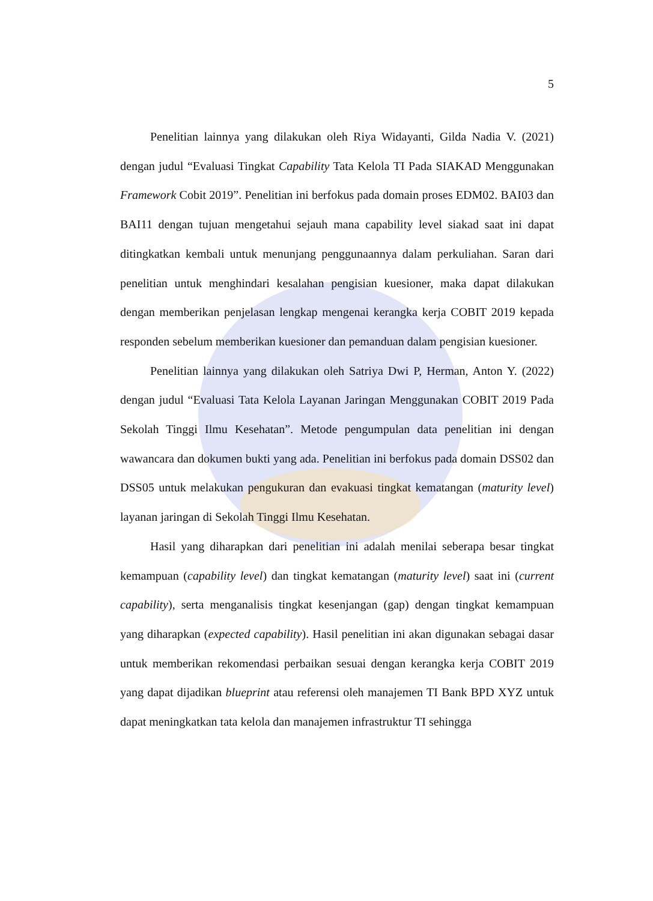5
Penelitian lainnya yang dilakukan oleh Riya Widayanti, Gilda Nadia V. (2021) dengan judul “Evaluasi Tingkat Capability Tata Kelola TI Pada SIAKAD Menggunakan Framework Cobit 2019”. Penelitian ini berfokus pada domain proses EDM02. BAI03 dan BAI11 dengan tujuan mengetahui sejauh mana capability level siakad saat ini dapat ditingkatkan kembali untuk menunjang penggunaannya dalam perkuliahan. Saran dari penelitian untuk menghindari kesalahan pengisian kuesioner, maka dapat dilakukan dengan memberikan penjelasan lengkap mengenai kerangka kerja COBIT 2019 kepada responden sebelum memberikan kuesioner dan pemanduan dalam pengisian kuesioner.
Penelitian lainnya yang dilakukan oleh Satriya Dwi P, Herman, Anton Y. (2022) dengan judul “Evaluasi Tata Kelola Layanan Jaringan Menggunakan COBIT 2019 Pada Sekolah Tinggi Ilmu Kesehatan”. Metode pengumpulan data penelitian ini dengan wawancara dan dokumen bukti yang ada. Penelitian ini berfokus pada domain DSS02 dan DSS05 untuk melakukan pengukuran dan evakuasi tingkat kematangan (maturity level) layanan jaringan di Sekolah Tinggi Ilmu Kesehatan.
Hasil yang diharapkan dari penelitian ini adalah menilai seberapa besar tingkat kemampuan (capability level) dan tingkat kematangan (maturity level) saat ini (current capability), serta menganalisis tingkat kesenjangan (gap) dengan tingkat kemampuan yang diharapkan (expected capability). Hasil penelitian ini akan digunakan sebagai dasar untuk memberikan rekomendasi perbaikan sesuai dengan kerangka kerja COBIT 2019 yang dapat dijadikan blueprint atau referensi oleh manajemen TI Bank BPD XYZ untuk dapat meningkatkan tata kelola dan manajemen infrastruktur TI sehingga